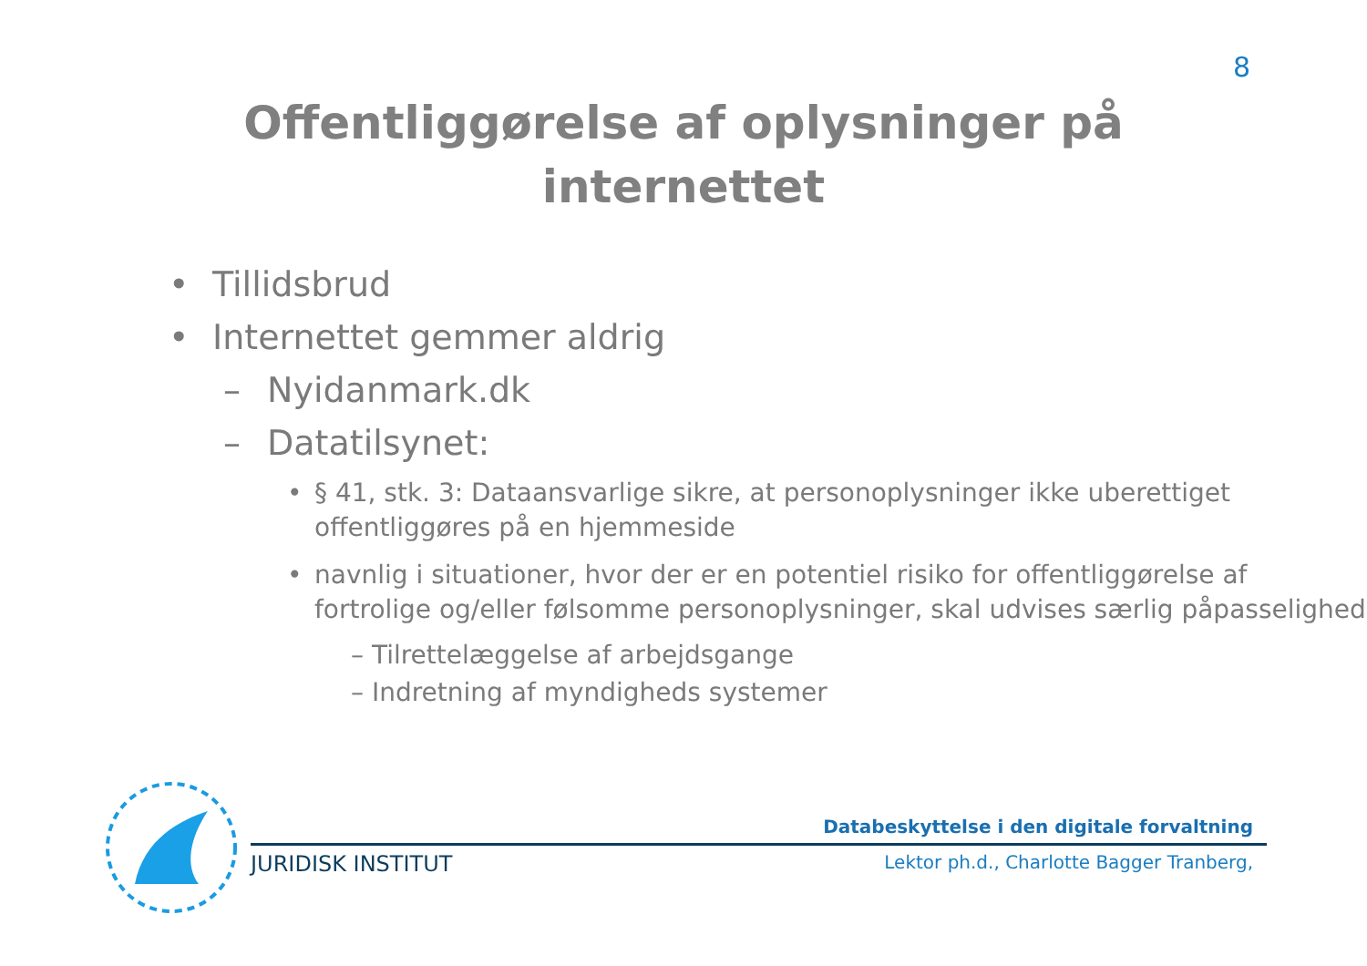8
Offentliggørelse af oplysninger på
internettet
• Tillidsbrud
• Internettet gemmer aldrig
– Nyidanmark.dk
– Datatilsynet:
• § 41, stk. 3: Dataansvarlige sikre, at personoplysninger ikke uberettiget offentliggøres på en hjemmeside
• navnlig i situationer, hvor der er en potentiel risiko for offentliggørelse af fortrolige og/eller følsomme personoplysninger, skal udvises særlig påpasselighed
– Tilrettelæggelse af arbejdsgange
– Indretning af myndigheds systemer
Databeskyttelse i den digitale forvaltning
JURIDISK INSTITUT Lektor ph.d., Charlotte Bagger Tranberg,